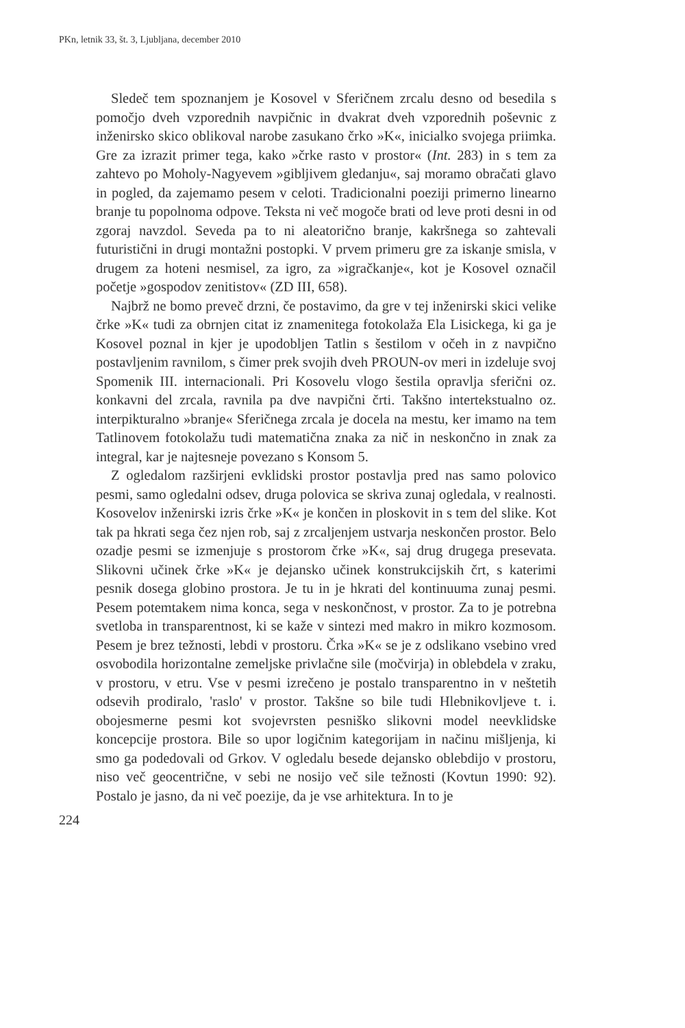PKn, letnik 33, št. 3, Ljubljana, december 2010
Sledeč tem spoznanjem je Kosovel v Sferičnem zrcalu desno od besedila s pomočjo dveh vzporednih navpičnic in dvakrat dveh vzporednih poševnic z inženirsko skico oblikoval narobe zasukano črko »K«, inicialko svojega priimka. Gre za izrazit primer tega, kako »črke rasto v prostor« (Int. 283) in s tem za zahtevo po Moholy-Nagyevem »gibljivem gledanju«, saj moramo obračati glavo in pogled, da zajemamo pesem v celoti. Tradicionalni poeziji primerno linearno branje tu popolnoma odpove. Teksta ni več mogoče brati od leve proti desni in od zgoraj navzdol. Seveda pa to ni aleatorično branje, kakršnega so zahtevali futuristični in drugi montažni postopki. V prvem primeru gre za iskanje smisla, v drugem za hoteni nesmisel, za igro, za »igračkanje«, kot je Kosovel označil početje »gospodov zenitistov« (ZD III, 658).
Najbrž ne bomo preveč drzni, če postavimo, da gre v tej inženirski skici velike črke »K« tudi za obrnjen citat iz znamenitega fotokolaža Ela Lisickega, ki ga je Kosovel poznal in kjer je upodobljen Tatlin s šestilom v očeh in z navpično postavljenim ravnilom, s čimer prek svojih dveh PROUN-ov meri in izdeluje svoj Spomenik III. internacionali. Pri Kosovelu vlogo šestila opravlja sferični oz. konkavni del zrcala, ravnila pa dve navpični črti. Takšno intertekstualno oz. interpikturalno »branje« Sferičnega zrcala je docela na mestu, ker imamo na tem Tatlinovem fotokolažu tudi matematična znaka za nič in neskončno in znak za integral, kar je najtesneje povezano s Konsom 5.
Z ogledalom razširjeni evklidski prostor postavlja pred nas samo polovico pesmi, samo ogledalni odsev, druga polovica se skriva zunaj ogledala, v realnosti. Kosovelov inženirski izris črke »K« je končen in ploskovit in s tem del slike. Kot tak pa hkrati sega čez njen rob, saj z zrcaljenjem ustvarja neskončen prostor. Belo ozadje pesmi se izmenjuje s prostorom črke »K«, saj drug drugega presevata. Slikovni učinek črke »K« je dejansko učinek konstrukcijskih črt, s katerimi pesnik dosega globino prostora. Je tu in je hkrati del kontinuuma zunaj pesmi. Pesem potemtakem nima konca, sega v neskončnost, v prostor. Za to je potrebna svetloba in transparentnost, ki se kaže v sintezi med makro in mikro kozmosom. Pesem je brez težnosti, lebdi v prostoru. Črka »K« se je z odslikano vsebino vred osvobodila horizontalne zemeljske privlačne sile (močvirja) in oblebdela v zraku, v prostoru, v etru. Vse v pesmi izrečeno je postalo transparentno in v neštetih odsevih prodiralo, 'raslo' v prostor. Takšne so bile tudi Hlebnikovljeve t. i. obojesmerne pesmi kot svojevrsten pesniško slikovni model neevklidske koncepcije prostora. Bile so upor logičnim kategorijam in načinu mišljenja, ki smo ga podedovali od Grkov. V ogledalu besede dejansko oblebdijo v prostoru, niso več geocentrične, v sebi ne nosijo več sile težnosti (Kovtun 1990: 92). Postalo je jasno, da ni več poezije, da je vse arhitektura. In to je
224